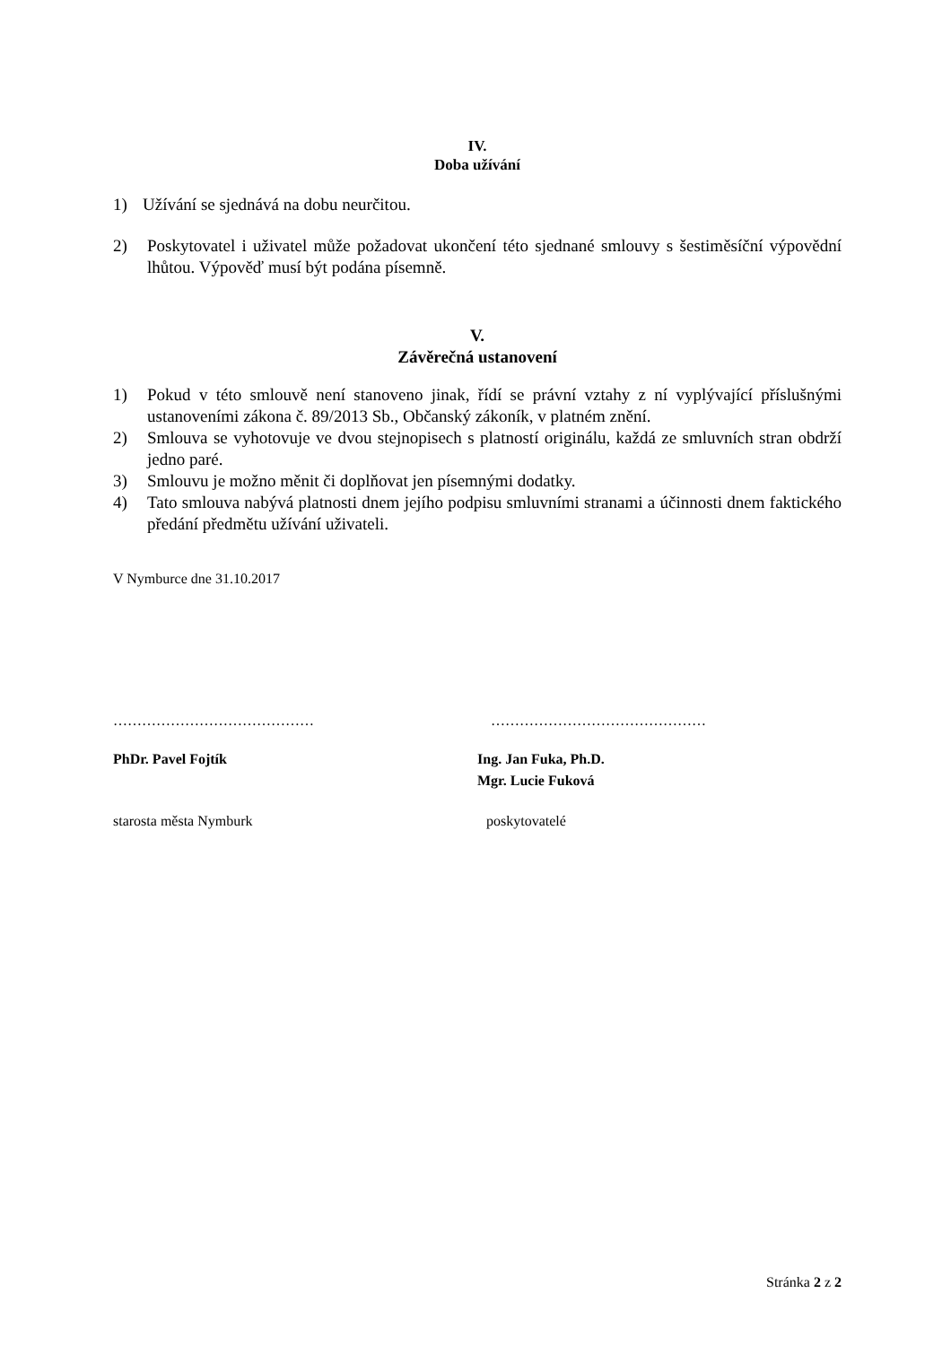IV.
Doba užívání
1) Užívání se sjednává na dobu neurčitou.
2) Poskytovatel i uživatel může požadovat ukončení této sjednané smlouvy s šestiměsíční výpovědní lhůtou. Výpověď musí být podána písemně.
V.
Závěrečná ustanovení
1) Pokud v této smlouvě není stanoveno jinak, řídí se právní vztahy z ní vyplývající příslušnými ustanoveními zákona č. 89/2013 Sb., Občanský zákoník, v platném znění.
2) Smlouva se vyhotovuje ve dvou stejnopisech s platností originálu, každá ze smluvních stran obdrží jedno paré.
3) Smlouvu je možno měnit či doplňovat jen písemnými dodatky.
4) Tato smlouva nabývá platnosti dnem jejího podpisu smluvními stranami a účinnosti dnem faktického předání předmětu užívání uživateli.
V Nymburce dne 31.10.2017
…………………………………… ………………………………………
PhDr. Pavel Fojtík Ing. Jan Fuka, Ph.D.
Mgr. Lucie Fuková
starosta města Nymburk poskytovatelé
Stránka 2 z 2